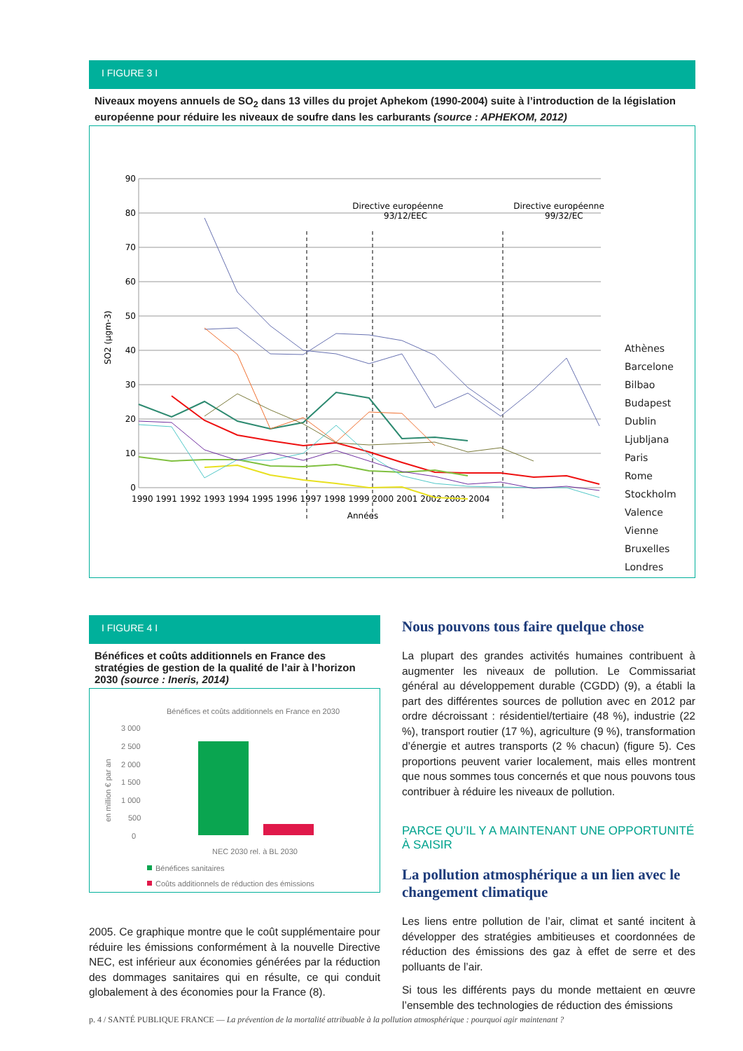I FIGURE 3 I
Niveaux moyens annuels de SO<sub>2</sub> dans 13 villes du projet Aphekom (1990-2004) suite à l’introduction de la législation européenne pour réduire les niveaux de soufre dans les carburants (source : APHEKOM, 2012)
SO2 (µgm-3)
90
80
70
60
50
40
30
20
10
0
1990 1991 1992 1993 1994 1995 1996 1997 1998 1999 2000 2001 2002 2003 2004
Années
Directive européenne
93/12/EEC
Directive européenne
99/32/EC
Athènes
Barcelone
Bilbao
Budapest
Dublin
Ljubljana
Paris
Rome
Stockholm
Valence
Vienne
Bruxelles
Londres
I FIGURE 4 I
Bénéfices et coûts additionnels en France des stratégies de gestion de la qualité de l’air à l’horizon 2030 (source : Ineris, 2014)
Bénéfices et coûts additionnels en France en 2030
en million € par an
3 000
2 500
2 000
1 500
1 000
500
0
NEC 2030 rel. à BL 2030
Bénéfices sanitaires
Coûts additionnels de réduction des émissions
2005. Ce graphique montre que le coût supplémentaire pour réduire les émissions conformément à la nouvelle Directive NEC, est inférieur aux économies générées par la réduction des dommages sanitaires qui en résulte, ce qui conduit globalement à des économies pour la France (8).
Nous pouvons tous faire quelque chose
La plupart des grandes activités humaines contribuent à augmenter les niveaux de pollution. Le Commissariat général au développement durable (CGDD) (9), a établi la part des différentes sources de pollution avec en 2012 par ordre décroissant : résidentiel/tertiaire (48 %), industrie (22 %), transport routier (17 %), agriculture (9 %), transformation d’énergie et autres transports (2 % chacun) (figure 5). Ces proportions peuvent varier localement, mais elles montrent que nous sommes tous concernés et que nous pouvons tous contribuer à réduire les niveaux de pollution.
PARCE QU’IL Y A MAINTENANT UNE OPPORTUNITÉ À SAISIR
La pollution atmosphérique a un lien avec le changement climatique
Les liens entre pollution de l’air, climat et santé incitent à développer des stratégies ambitieuses et coordonnées de réduction des émissions des gaz à effet de serre et des polluants de l’air.
Si tous les différents pays du monde mettaient en œuvre l’ensemble des technologies de réduction des émissions
p. 4 / SANTÉ PUBLIQUE FRANCE — La prévention de la mortalité attribuable à la pollution atmosphérique : pourquoi agir maintenant ?